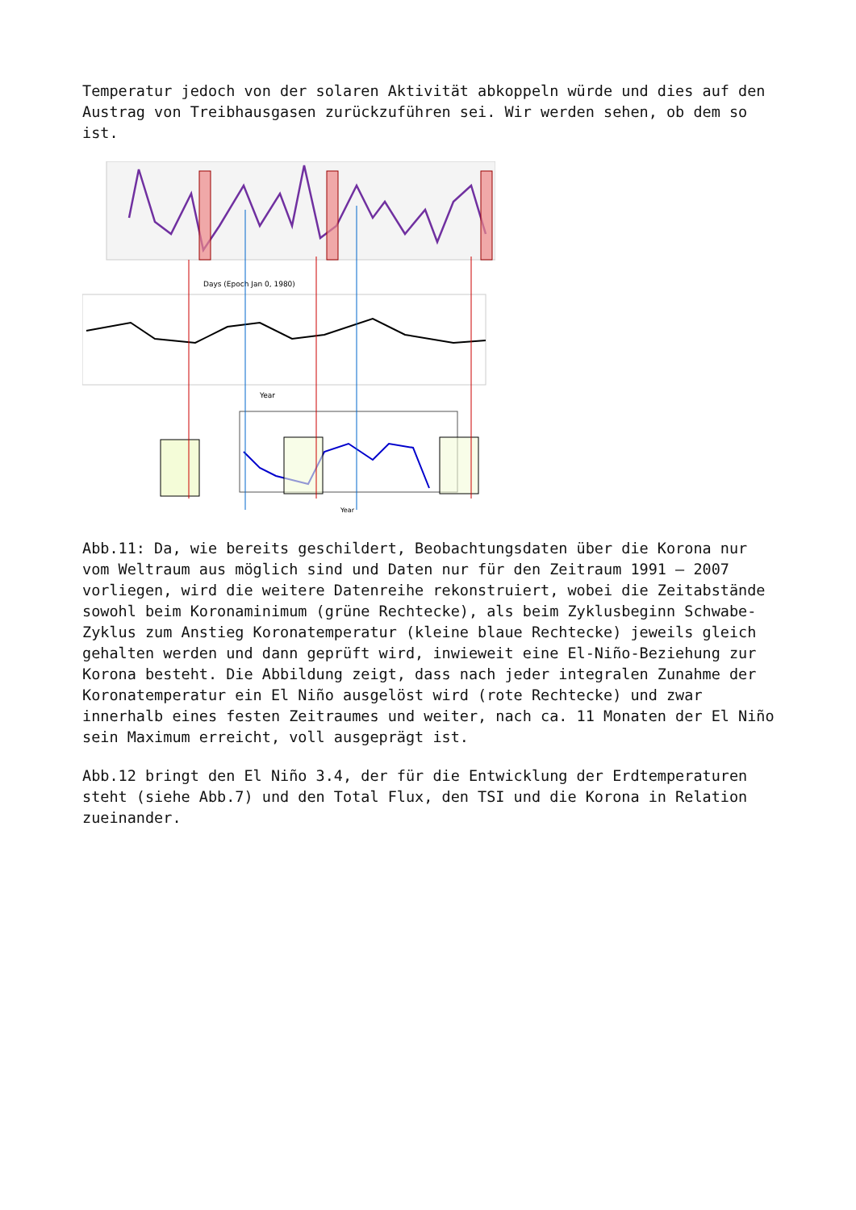Temperatur jedoch von der solaren Aktivität abkoppeln würde und dies auf den Austrag von Treibhausgasen zurückzuführen sei. Wir werden sehen, ob dem so ist.
Days (Epoch Jan 0, 1980)
Year
Year
Abb.11: Da, wie bereits geschildert, Beobachtungsdaten über die Korona nur vom Weltraum aus möglich sind und Daten nur für den Zeitraum 1991 – 2007 vorliegen, wird die weitere Datenreihe rekonstruiert, wobei die Zeitabstände sowohl beim Koronaminimum (grüne Rechtecke), als beim Zyklusbeginn Schwabe-Zyklus zum Anstieg Koronatemperatur (kleine blaue Rechtecke) jeweils gleich gehalten werden und dann geprüft wird, inwieweit eine El-Niño-Beziehung zur Korona besteht. Die Abbildung zeigt, dass nach jeder integralen Zunahme der Koronatemperatur ein El Niño ausgelöst wird (rote Rechtecke) und zwar innerhalb eines festen Zeitraumes und weiter, nach ca. 11 Monaten der El Niño sein Maximum erreicht, voll ausgeprägt ist.
Abb.12 bringt den El Niño 3.4, der für die Entwicklung der Erdtemperaturen steht (siehe Abb.7) und den Total Flux, den TSI und die Korona in Relation zueinander.